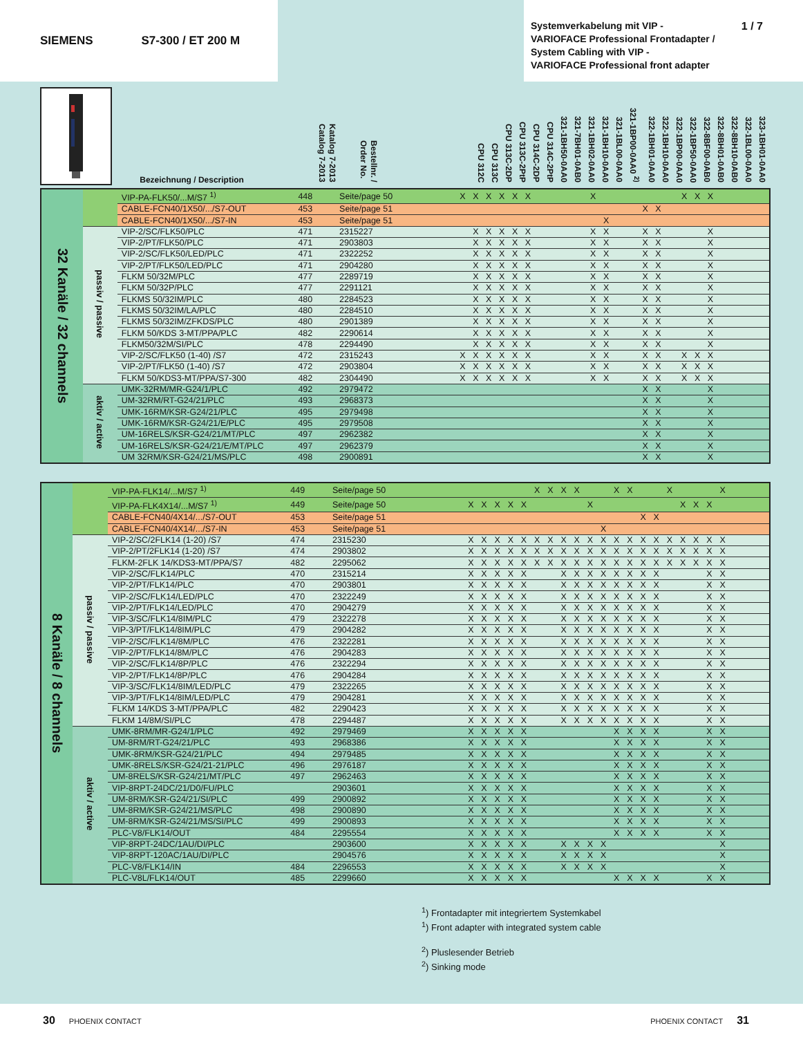SIEMENS S7-300 / ET 200 M
Systemverkabelung mit VIP -
VARIOFACE Professional Frontadapter /
System Cabling with VIP -
VARIOFACE Professional front adapter
1 / 7
| | Bezeichnung / Description | Katalog 7-2013 Catalog 7-2013 | Bestellnr. / Order No. | CPU 312C | CPU 313C | CPU 313C-2DP | CPU 313C-2PtP | CPU 314C-2DP | CPU 314C-2PtP | 321-1BH50-0AA0 | 321-7BH01-0AB0 | 321-1BH02-0AA0 | 321-1BH10-0AA0 | 321-1BL00-0AA0 | 321-1BP00-0AA0 <sup>2)</sup> | 322-1BH01-0AA0 | 322-1BH10-0AA0 | 322-1BP00-0AA0 | 322-1BP50-0AA0 | 322-8BF00-0AB0 | 322-8BH01-0AB0 | 322-8BH10-0AB0 | 322-1BL00-0AA0 | 323-1BH01-0AA0 | | | |
| --- | --- | --- | --- | --- | --- | --- | --- | --- | --- | --- | --- | --- | --- | --- | --- | --- | --- | --- | --- | --- | --- | --- | --- | --- | --- | --- | --- |
| 32 Kanäle / 32 channels | | VIP-PA-FLK50/...M/S7 <sup>1)</sup> | 448 | Seite/page 50 | X | X | X | X | X | X | | | | | X | | | | | | | X | X | X | | | | |
| | | CABLE-FCN40/1X50/.../S7-OUT | 453 | Seite/page 51 | | | | | | | | | | | | | | | X | X | | | | | | | | |
| | | CABLE-FCN40/1X50/.../S7-IN | 453 | Seite/page 51 | | | | | | | | | | | | X | | | | | | | | | | | | |
| | passiv / passive | VIP-2/SC/FLK50/PLC | 471 | 2315227 | | X | X | X | X | X | | | | | X | X | | | X | X | | | | X | | | | |
| | | VIP-2/PT/FLK50/PLC | 471 | 2903803 | | X | X | X | X | X | | | | | X | X | | | X | X | | | | X | | | | |
| | | VIP-2/SC/FLK50/LED/PLC | 471 | 2322252 | | X | X | X | X | X | | | | | X | X | | | X | X | | | | X | | | | |
| | | VIP-2/PT/FLK50/LED/PLC | 471 | 2904280 | | X | X | X | X | X | | | | | X | X | | | X | X | | | | X | | | | |
| | | FLKM 50/32M/PLC | 477 | 2289719 | | X | X | X | X | X | | | | | X | X | | | X | X | | | | X | | | | |
| | | FLKM 50/32P/PLC | 477 | 2291121 | | X | X | X | X | X | | | | | X | X | | | X | X | | | | X | | | | |
| | | FLKMS 50/32IM/PLC | 480 | 2284523 | | X | X | X | X | X | | | | | X | X | | | X | X | | | | X | | | | |
| | | FLKMS 50/32IM/LA/PLC | 480 | 2284510 | | X | X | X | X | X | | | | | X | X | | | X | X | | | | X | | | | |
| | | FLKMS 50/32IM/ZFKDS/PLC | 480 | 2901389 | | X | X | X | X | X | | | | | X | X | | | X | X | | | | X | | | | |
| | | FLKM 50/KDS 3-MT/PPA/PLC | 482 | 2290614 | | X | X | X | X | X | | | | | X | X | | | X | X | | | | X | | | | |
| | | FLKM50/32M/SI/PLC | 478 | 2294490 | | X | X | X | X | X | | | | | X | X | | | X | X | | | | X | | | | |
| | | VIP-2/SC/FLK50 (1-40) /S7 | 472 | 2315243 | X | X | X | X | X | X | | | | | X | X | | | X | X | | X | X | X | | | | |
| | | VIP-2/PT/FLK50 (1-40) /S7 | 472 | 2903804 | X | X | X | X | X | X | | | | | X | X | | | X | X | | X | X | X | | | | |
| | | FLKM 50/KDS3-MT/PPA/S7-300 | 482 | 2304490 | X | X | X | X | X | X | | | | | X | X | | | X | X | | X | X | X | | | | |
| | aktiv / active | UMK-32RM/MR-G24/1/PLC | 492 | 2979472 | | | | | | | | | | | | | | | X | X | | | | X | | | | |
| | | UM-32RM/RT-G24/21/PLC | 493 | 2968373 | | | | | | | | | | | | | | | X | X | | | | X | | | | |
| | | UMK-16RM/KSR-G24/21/PLC | 495 | 2979498 | | | | | | | | | | | | | | | X | X | | | | X | | | | |
| | | UMK-16RM/KSR-G24/21/E/PLC | 495 | 2979508 | | | | | | | | | | | | | | | X | X | | | | X | | | | |
| | | UM-16RELS/KSR-G24/21/MT/PLC | 497 | 2962382 | | | | | | | | | | | | | | | X | X | | | | X | | | | |
| | | UM-16RELS/KSR-G24/21/E/MT/PLC | 497 | 2962379 | | | | | | | | | | | | | | | X | X | | | | X | | | | |
| | | UM 32RM/KSR-G24/21/MS/PLC | 498 | 2900891 | | | | | | | | | | | | | | | X | X | | | | X | | | | |
| 8 Kanäle / 8 channels | | VIP-PA-FLK14/...M/S7 <sup>1)</sup> | 449 | Seite/page 50 | | | | | | | X | X | X | X | | | X | X | | | X | | | | X | | | |
| | | VIP-PA-FLK4X14/...M/S7 <sup>1)</sup> | 449 | Seite/page 50 | | X | X | X | X | X | | | | | X | | | | | | | X | X | X | | | | |
| | | CABLE-FCN40/4X14/.../S7-OUT | 453 | Seite/page 51 | | | | | | | | | | | | | | | X | X | | | | | | | | |
| | | CABLE-FCN40/4X14/.../S7-IN | 453 | Seite/page 51 | | | | | | | | | | | | X | | | | | | | | | | | | |
| | passiv / passive | VIP-2/SC/2FLK14 (1-20) /S7 | 474 | 2315230 | | X | X | X | X | X | X | X | X | X | X | X | X | X | X | X | X | X | X | X | X | | | |
| | | VIP-2/PT/2FLK14 (1-20) /S7 | 474 | 2903802 | | X | X | X | X | X | X | X | X | X | X | X | X | X | X | X | X | X | X | X | X | | | |
| | | FLKM-2FLK 14/KDS3-MT/PPA/S7 | 482 | 2295062 | | X | X | X | X | X | X | X | X | X | X | X | X | X | X | X | X | X | X | X | X | | | |
| | | VIP-2/SC/FLK14/PLC | 470 | 2315214 | | X | X | X | X | X | | | X | X | X | X | X | X | X | X | | | | X | X | | | |
| | | VIP-2/PT/FLK14/PLC | 470 | 2903801 | | X | X | X | X | X | | | X | X | X | X | X | X | X | X | | | | X | X | | | |
| | | VIP-2/SC/FLK14/LED/PLC | 470 | 2322249 | | X | X | X | X | X | | | X | X | X | X | X | X | X | X | | | | X | X | | | |
| | | VIP-2/PT/FLK14/LED/PLC | 470 | 2904279 | | X | X | X | X | X | | | X | X | X | X | X | X | X | X | | | | X | X | | | |
| | | VIP-3/SC/FLK14/8IM/PLC | 479 | 2322278 | | X | X | X | X | X | | | X | X | X | X | X | X | X | X | | | | X | X | | | |
| | | VIP-3/PT/FLK14/8IM/PLC | 479 | 2904282 | | X | X | X | X | X | | | X | X | X | X | X | X | X | X | | | | X | X | | | |
| | | VIP-2/SC/FLK14/8M/PLC | 476 | 2322281 | | X | X | X | X | X | | | X | X | X | X | X | X | X | X | | | | X | X | | | |
| | | VIP-2/PT/FLK14/8M/PLC | 476 | 2904283 | | X | X | X | X | X | | | X | X | X | X | X | X | X | X | | | | X | X | | | |
| | | VIP-2/SC/FLK14/8P/PLC | 476 | 2322294 | | X | X | X | X | X | | | X | X | X | X | X | X | X | X | | | | X | X | | | |
| | | VIP-2/PT/FLK14/8P/PLC | 476 | 2904284 | | X | X | X | X | X | | | X | X | X | X | X | X | X | X | | | | X | X | | | |
| | | VIP-3/SC/FLK14/8IM/LED/PLC | 479 | 2322265 | | X | X | X | X | X | | | X | X | X | X | X | X | X | X | | | | X | X | | | |
| | | VIP-3/PT/FLK14/8IM/LED/PLC | 479 | 2904281 | | X | X | X | X | X | | | X | X | X | X | X | X | X | X | | | | X | X | | | |
| | | FLKM 14/KDS 3-MT/PPA/PLC | 482 | 2290423 | | X | X | X | X | X | | | X | X | X | X | X | X | X | X | | | | X | X | | | |
| | | FLKM 14/8M/SI/PLC | 478 | 2294487 | | X | X | X | X | X | | | X | X | X | X | X | X | X | X | | | | X | X | | | |
| | aktiv / active | UMK-8RM/MR-G24/1/PLC | 492 | 2979469 | | X | X | X | X | X | | | | | | | X | X | X | X | | | | X | X | | | |
| | | UM-8RM/RT-G24/21/PLC | 493 | 2968386 | | X | X | X | X | X | | | | | | | X | X | X | X | | | | X | X | | | |
| | | UMK-8RM/KSR-G24/21/PLC | 494 | 2979485 | | X | X | X | X | X | | | | | | | X | X | X | X | | | | X | X | | | |
| | | UMK-8RELS/KSR-G24/21-21/PLC | 496 | 2976187 | | X | X | X | X | X | | | | | | | X | X | X | X | | | | X | X | | | |
| | | UM-8RELS/KSR-G24/21/MT/PLC | 497 | 2962463 | | X | X | X | X | X | | | | | | | X | X | X | X | | | | X | X | | | |
| | | VIP-8RPT-24DC/21/D0/FU/PLC | | 2903601 | | X | X | X | X | X | | | | | | | X | X | X | X | | | | X | X | | | |
| | | UM-8RM/KSR-G24/21/SI/PLC | 499 | 2900892 | | X | X | X | X | X | | | | | | | X | X | X | X | | | | X | X | | | |
| | | UM-8RM/KSR-G24/21/MS/PLC | 498 | 2900890 | | X | X | X | X | X | | | | | | | X | X | X | X | | | | X | X | | | |
| | | UM-8RM/KSR-G24/21/MS/SI/PLC | 499 | 2900893 | | X | X | X | X | X | | | | | | | X | X | X | X | | | | X | X | | | |
| | | PLC-V8/FLK14/OUT | 484 | 2295554 | | X | X | X | X | X | | | | | | | X | X | X | X | | | | X | X | | | |
| | | VIP-8RPT-24DC/1AU/DI/PLC | | 2903600 | | X | X | X | X | X | | | X | X | X | X | | | | | | | | | X | | | |
| | | VIP-8RPT-120AC/1AU/DI/PLC | | 2904576 | | X | X | X | X | X | | | X | X | X | X | | | | | | | | | X | | | |
| | | PLC-V8/FLK14/IN | 484 | 2296553 | | X | X | X | X | X | | | X | X | X | X | | | | | | | | | X | | | |
| | | PLC-V8L/FLK14/OUT | 485 | 2299660 | | X | X | X | X | X | | | | | | | X | X | X | X | | | | X | X | | | |
<sup>1</sup>) Frontadapter mit integriertem Systemkabel
<sup>1</sup>) Front adapter with integrated system cable
<sup>2</sup>) Pluslesender Betrieb
<sup>2</sup>) Sinking mode
30 PHOENIX CONTACT PHOENIX CONTACT 31